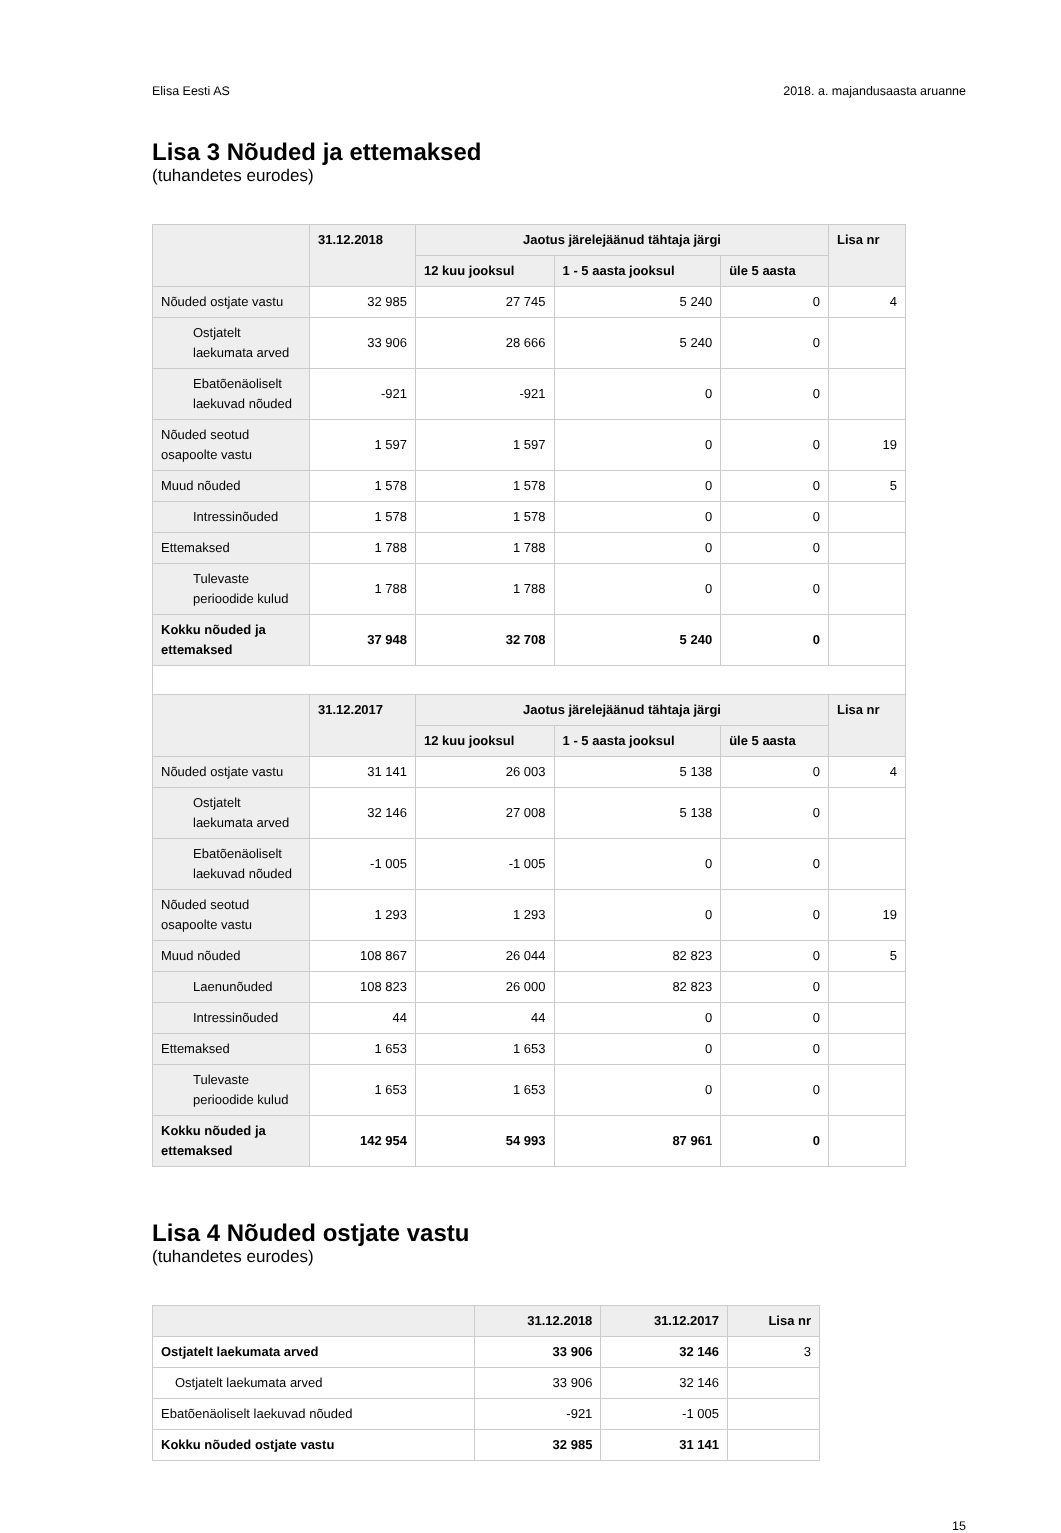Elisa Eesti AS 2018. a. majandusaasta aruanne
Lisa 3 Nõuded ja ettemaksed
(tuhandetes eurodes)
| | 31.12.2018 | Jaotus järelejäänud tähtaja järgi | | | Lisa nr |
| --- | --- | --- | --- | --- | --- |
| | | 12 kuu jooksul | 1 - 5 aasta jooksul | üle 5 aasta | |
| Nõuded ostjate vastu | 32 985 | 27 745 | 5 240 | 0 | 4 |
| Ostjatelt laekumata arved | 33 906 | 28 666 | 5 240 | 0 | |
| Ebatõenäoliselt laekuvad nõuded | -921 | -921 | 0 | 0 | |
| Nõuded seotud osapoolte vastu | 1 597 | 1 597 | 0 | 0 | 19 |
| Muud nõuded | 1 578 | 1 578 | 0 | 0 | 5 |
| Intressinõuded | 1 578 | 1 578 | 0 | 0 | |
| Ettemaksed | 1 788 | 1 788 | 0 | 0 | |
| Tulevaste perioodide kulud | 1 788 | 1 788 | 0 | 0 | |
| Kokku nõuded ja ettemaksed | 37 948 | 32 708 | 5 240 | 0 | |
| | 31.12.2017 | Jaotus järelejäänud tähtaja järgi | | | Lisa nr |
| | | 12 kuu jooksul | 1 - 5 aasta jooksul | üle 5 aasta | |
| Nõuded ostjate vastu | 31 141 | 26 003 | 5 138 | 0 | 4 |
| Ostjatelt laekumata arved | 32 146 | 27 008 | 5 138 | 0 | |
| Ebatõenäoliselt laekuvad nõuded | -1 005 | -1 005 | 0 | 0 | |
| Nõuded seotud osapoolte vastu | 1 293 | 1 293 | 0 | 0 | 19 |
| Muud nõuded | 108 867 | 26 044 | 82 823 | 0 | 5 |
| Laenunõuded | 108 823 | 26 000 | 82 823 | 0 | |
| Intressinõuded | 44 | 44 | 0 | 0 | |
| Ettemaksed | 1 653 | 1 653 | 0 | 0 | |
| Tulevaste perioodide kulud | 1 653 | 1 653 | 0 | 0 | |
| Kokku nõuded ja ettemaksed | 142 954 | 54 993 | 87 961 | 0 | |
Lisa 4 Nõuded ostjate vastu
(tuhandetes eurodes)
| | 31.12.2018 | 31.12.2017 | Lisa nr |
| --- | --- | --- | --- |
| Ostjatelt laekumata arved | 33 906 | 32 146 | 3 |
| Ostjatelt laekumata arved | 33 906 | 32 146 | |
| Ebatõenäoliselt laekuvad nõuded | -921 | -1 005 | |
| Kokku nõuded ostjate vastu | 32 985 | 31 141 | |
15